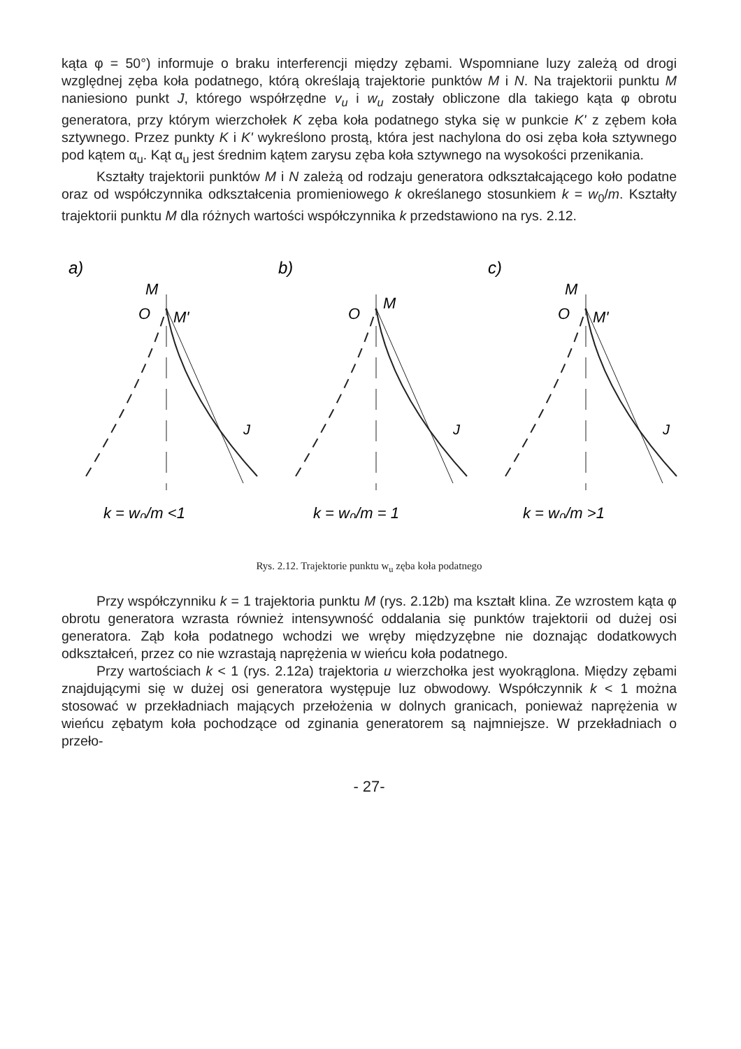kąta φ = 50°) informuje o braku interferencji między zębami. Wspomniane luzy zależą od drogi względnej zęba koła podatnego, którą określają trajektorie punktów M i N. Na trajektorii punktu M naniesiono punkt J, którego współrzędne v<sub>u</sub> i w<sub>u</sub> zostały obliczone dla takiego kąta φ obrotu generatora, przy którym wierzchołek K zęba koła podatnego styka się w punkcie K' z zębem koła sztywnego. Przez punkty K i K' wykreślono prostą, która jest nachylona do osi zęba koła sztywnego pod kątem α<sub>u</sub>. Kąt α<sub>u</sub> jest średnim kątem zarysu zęba koła sztywnego na wysokości przenikania.
Kształty trajektorii punktów M i N zależą od rodzaju generatora odkształcającego koło podatne oraz od współczynnika odkształcenia promieniowego k określanego stosunkiem k = w<sub>0</sub>/m. Kształty trajektorii punktu M dla różnych wartości współczynnika k przedstawiono na rys. 2.12.
a)
M
O
M'
J
k = w₀/m <1
b)
O
M
J
k = w₀/m = 1
c)
M
O
M'
J
k = w₀/m >1
Rys. 2.12. Trajektorie punktu w<sub>u</sub> zęba koła podatnego
Przy współczynniku k = 1 trajektoria punktu M (rys. 2.12b) ma kształt klina. Ze wzrostem kąta φ obrotu generatora wzrasta również intensywność oddalania się punktów trajektorii od dużej osi generatora. Ząb koła podatnego wchodzi we wręby międzyzębne nie doznając dodatkowych odkształceń, przez co nie wzrastają naprężenia w wieńcu koła podatnego.
Przy wartościach k < 1 (rys. 2.12a) trajektoria u wierzchołka jest wyokrąglona. Między zębami znajdującymi się w dużej osi generatora występuje luz obwodowy. Współczynnik k < 1 można stosować w przekładniach mających przełożenia w dolnych granicach, ponieważ naprężenia w wieńcu zębatym koła pochodzące od zginania generatorem są najmniejsze. W przekładniach o przeło-
- 27-